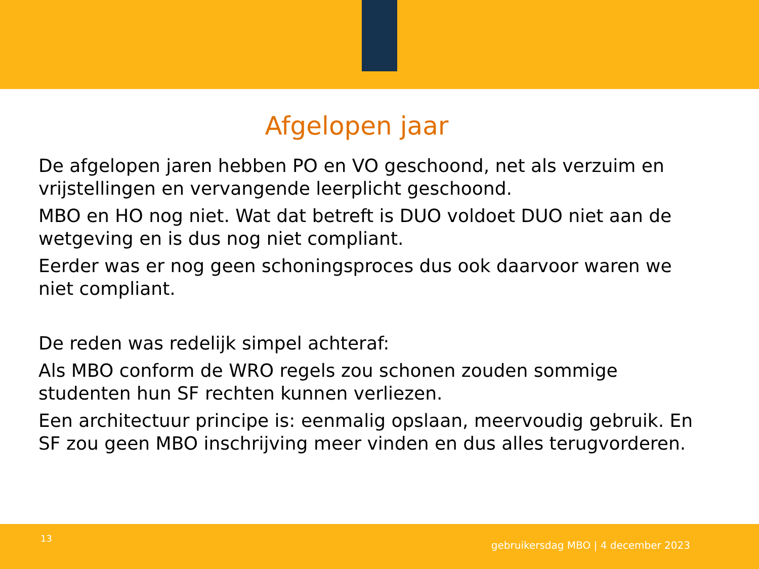Afgelopen jaar
De afgelopen jaren hebben PO en VO geschoond, net als verzuim en vrijstellingen en vervangende leerplicht geschoond.
MBO en HO nog niet. Wat dat betreft is DUO voldoet DUO niet aan de wetgeving en is dus nog niet compliant.
Eerder was er nog geen schoningsproces dus ook daarvoor waren we niet compliant.
De reden was redelijk simpel achteraf:
Als MBO conform de WRO regels zou schonen zouden sommige studenten hun SF rechten kunnen verliezen.
Een architectuur principe is: eenmalig opslaan, meervoudig gebruik. En SF zou geen MBO inschrijving meer vinden en dus alles terugvorderen.
13
gebruikersdag MBO | 4 december 2023